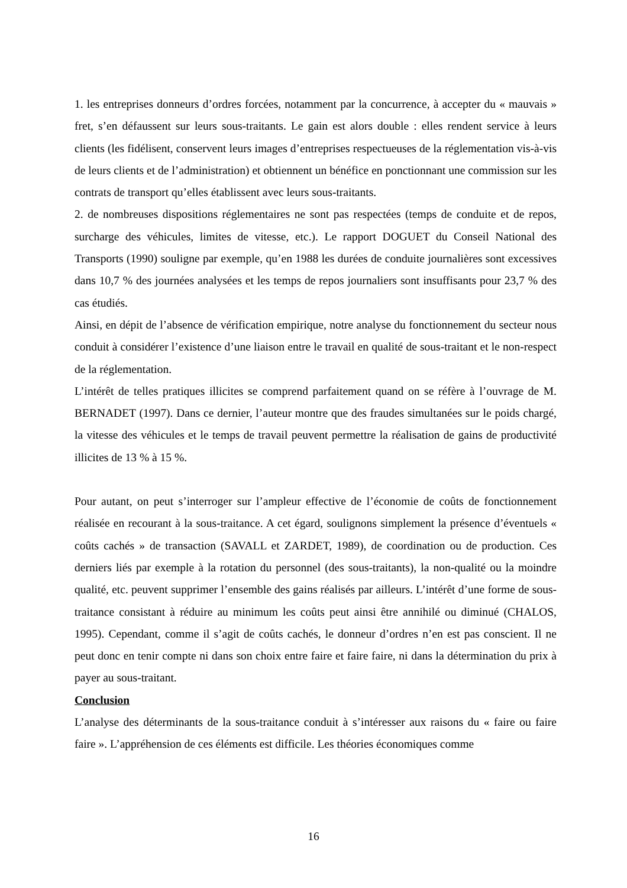1. les entreprises donneurs d’ordres forcées, notamment par la concurrence, à accepter du « mauvais » fret, s’en défaussent sur leurs sous-traitants. Le gain est alors double : elles rendent service à leurs clients (les fidélisent, conservent leurs images d’entreprises respectueuses de la réglementation vis-à-vis de leurs clients et de l’administration) et obtiennent un bénéfice en ponctionnant une commission sur les contrats de transport qu’elles établissent avec leurs sous-traitants.
2. de nombreuses dispositions réglementaires ne sont pas respectées (temps de conduite et de repos, surcharge des véhicules, limites de vitesse, etc.). Le rapport DOGUET du Conseil National des Transports (1990) souligne par exemple, qu’en 1988 les durées de conduite journalières sont excessives dans 10,7 % des journées analysées et les temps de repos journaliers sont insuffisants pour 23,7 % des cas étudiés.
Ainsi, en dépit de l’absence de vérification empirique, notre analyse du fonctionnement du secteur nous conduit à considérer l’existence d’une liaison entre le travail en qualité de sous-traitant et le non-respect de la réglementation.
L’intérêt de telles pratiques illicites se comprend parfaitement quand on se réfère à l’ouvrage de M. BERNADET (1997). Dans ce dernier, l’auteur montre que des fraudes simultanées sur le poids chargé, la vitesse des véhicules et le temps de travail peuvent permettre la réalisation de gains de productivité illicites de 13 % à 15 %.
Pour autant, on peut s’interroger sur l’ampleur effective de l’économie de coûts de fonctionnement réalisée en recourant à la sous-traitance. A cet égard, soulignons simplement la présence d’éventuels « coûts cachés » de transaction (SAVALL et ZARDET, 1989), de coordination ou de production. Ces derniers liés par exemple à la rotation du personnel (des sous-traitants), la non-qualité ou la moindre qualité, etc. peuvent supprimer l’ensemble des gains réalisés par ailleurs. L’intérêt d’une forme de sous-traitance consistant à réduire au minimum les coûts peut ainsi être annihilé ou diminué (CHALOS, 1995). Cependant, comme il s’agit de coûts cachés, le donneur d’ordres n’en est pas conscient. Il ne peut donc en tenir compte ni dans son choix entre faire et faire faire, ni dans la détermination du prix à payer au sous-traitant.
Conclusion
L’analyse des déterminants de la sous-traitance conduit à s’intéresser aux raisons du « faire ou faire faire ». L’appréhension de ces éléments est difficile. Les théories économiques comme
16